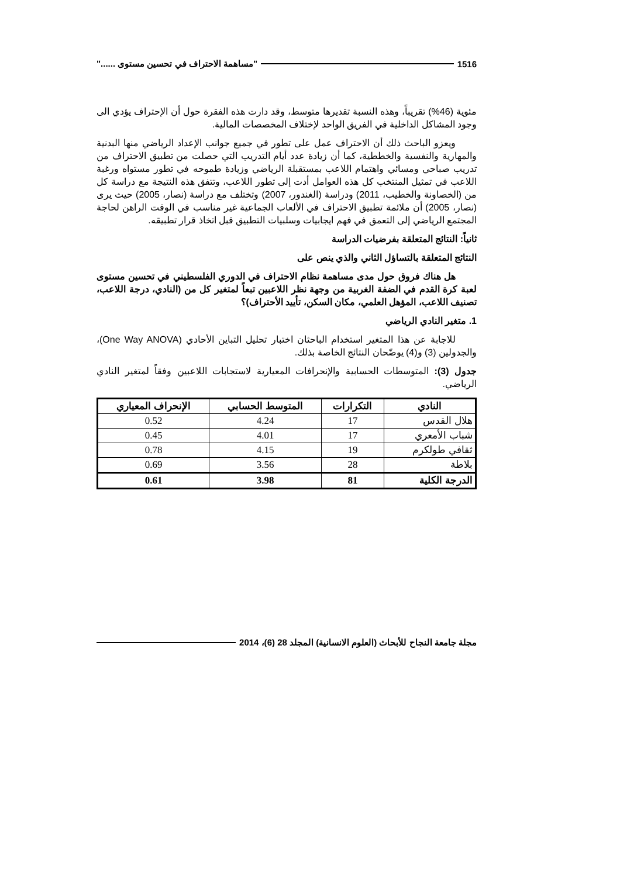1516 "مساهمة الاحتراف في تحسين مستوى ......"
مئوية (46%) تقريباً، وهذه النسبة تقديرها متوسط، وقد دارت هذه الفقرة حول أن الإحتراف يؤدي الى وجود المشاكل الداخلية في الفريق الواحد لإختلاف المخصصات المالية.
ويعزو الباحث ذلك أن الاحتراف عمل على تطور في جميع جوانب الإعداد الرياضي منها البدنية والمهارية والنفسية والخططية، كما أن زيادة عدد أيام التدريب التي حصلت من تطبيق الاحتراف من تدريب صباحي ومسائي واهتمام اللاعب بمستقبلة الرياضي وزيادة طموحه في تطور مستواه ورغبة اللاعب في تمثيل المنتخب كل هذه العوامل أدت إلى تطور اللاعب، وتتفق هذه النتيجة مع دراسة كل من (الخصاونة والخطيب، 2011) ودراسة (الغندور، 2007) وتختلف مع دراسة (نصار، 2005) حيث يرى (نصار، 2005) أن ملائمة تطبيق الاحتراف في الألعاب الجماعية غير مناسب في الوقت الراهن لحاجة المجتمع الرياضي إلى التعمق في فهم ايجابيات وسلبيات التطبيق قبل اتخاذ قرار تطبيقه.
ثانياً: النتائج المتعلقة بفرضيات الدراسة
النتائج المتعلقة بالتساؤل الثاني والذي ينص على
هل هناك فروق حول مدى مساهمة نظام الاحتراف في الدوري الفلسطيني في تحسين مستوى لعبة كرة القدم في الضفة الغربية من وجهة نظر اللاعبين تبعاً لمتغير كل من (النادي، درجة اللاعب، تصنيف اللاعب، المؤهل العلمي، مكان السكن، تأييد الأحتراف)؟
1. متغير النادي الرياضي
للاجابة عن هذا المتغير استخدام الباحثان اختبار تحليل التباين الأحادي (One Way ANOVA)، والجدولين (3) و(4) يوضّحان النتائج الخاصة بذلك.
جدول (3): المتوسطات الحسابية والإنحرافات المعيارية لاستجابات اللاعبين وفقاً لمتغير النادي الرياضي.
| النادي | التكرارات | المتوسط الحسابي | الإنحراف المعياري |
| --- | --- | --- | --- |
| هلال القدس | 17 | 4.24 | 0.52 |
| شباب الأمعري | 17 | 4.01 | 0.45 |
| ثقافي طولكرم | 19 | 4.15 | 0.78 |
| بلاطة | 28 | 3.56 | 0.69 |
| الدرجة الكلية | 81 | 3.98 | 0.61 |
مجلة جامعة النجاح للأبحاث (العلوم الانسانية) المجلد 28 (6)، 2014